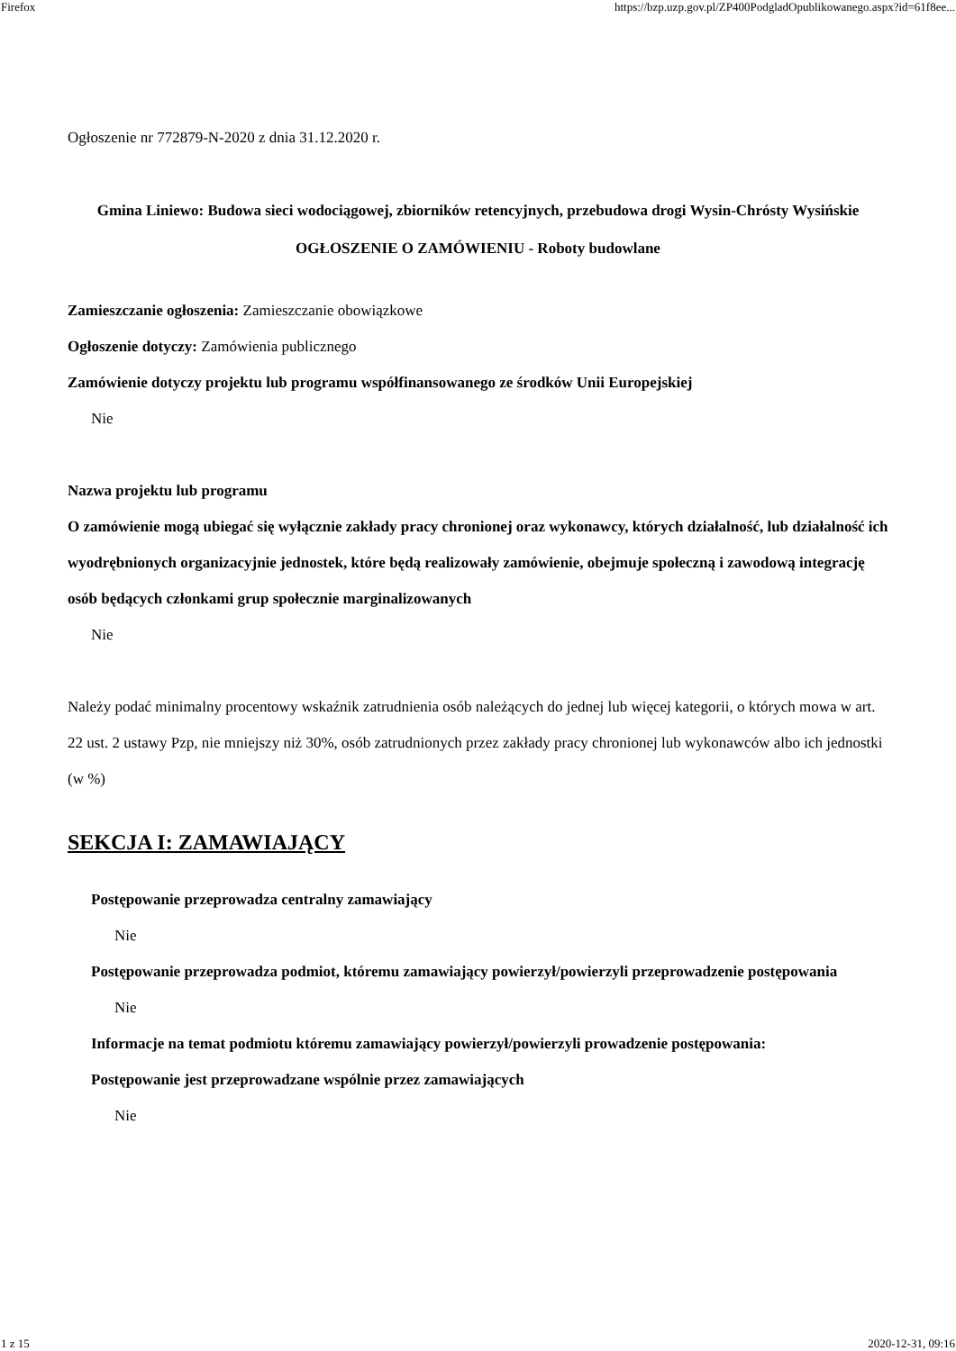Firefox https://bzp.uzp.gov.pl/ZP400PodgladOpublikowanego.aspx?id=61f8ee...
Ogłoszenie nr 772879-N-2020 z dnia 31.12.2020 r.
Gmina Liniewo: Budowa sieci wodociągowej, zbiorników retencyjnych, przebudowa drogi Wysin-Chrósty Wysińskie
OGŁOSZENIE O ZAMÓWIENIU - Roboty budowlane
Zamieszczanie ogłoszenia: Zamieszczanie obowiązkowe
Ogłoszenie dotyczy: Zamówienia publicznego
Zamówienie dotyczy projektu lub programu współfinansowanego ze środków Unii Europejskiej
Nie
Nazwa projektu lub programu
O zamówienie mogą ubiegać się wyłącznie zakłady pracy chronionej oraz wykonawcy, których działalność, lub działalność ich wyodrębnionych organizacyjnie jednostek, które będą realizowały zamówienie, obejmuje społeczną i zawodową integrację osób będących członkami grup społecznie marginalizowanych
Nie
Należy podać minimalny procentowy wskaźnik zatrudnienia osób należących do jednej lub więcej kategorii, o których mowa w art. 22 ust. 2 ustawy Pzp, nie mniejszy niż 30%, osób zatrudnionych przez zakłady pracy chronionej lub wykonawców albo ich jednostki (w %)
SEKCJA I: ZAMAWIAJĄCY
Postępowanie przeprowadza centralny zamawiający
Nie
Postępowanie przeprowadza podmiot, któremu zamawiający powierzył/powierzyli przeprowadzenie postępowania
Nie
Informacje na temat podmiotu któremu zamawiający powierzył/powierzyli prowadzenie postępowania:
Postępowanie jest przeprowadzane wspólnie przez zamawiających
Nie
1 z 15 2020-12-31, 09:16